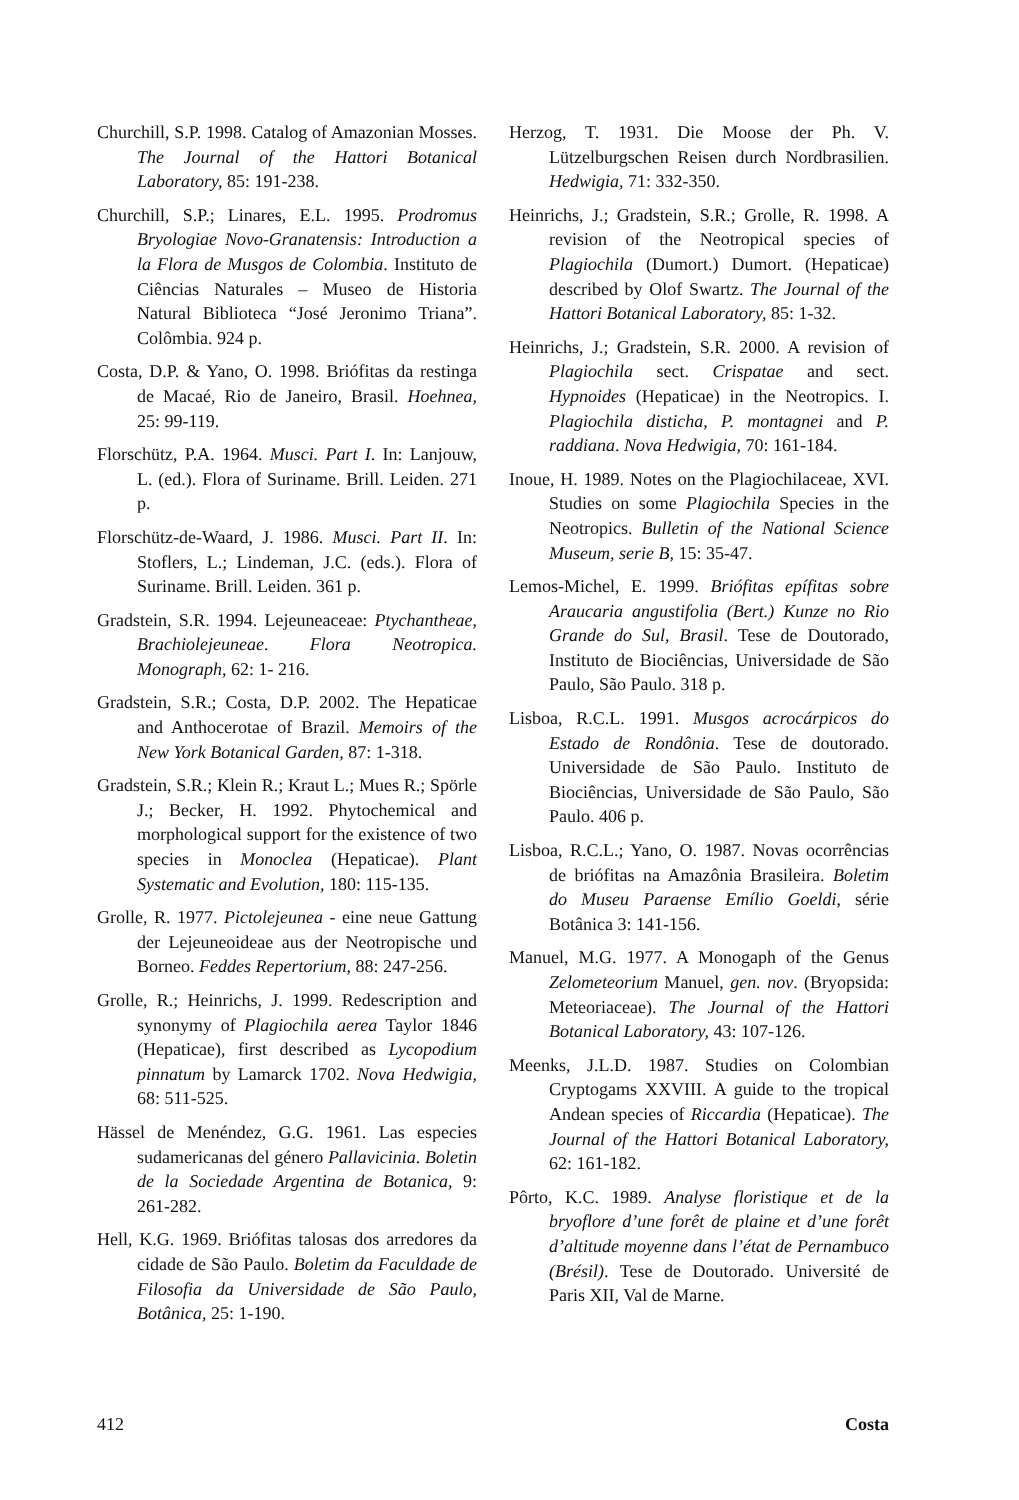Churchill, S.P. 1998. Catalog of Amazonian Mosses. The Journal of the Hattori Botanical Laboratory, 85: 191-238.
Churchill, S.P.; Linares, E.L. 1995. Prodromus Bryologiae Novo-Granatensis: Introduction a la Flora de Musgos de Colombia. Instituto de Ciências Naturales – Museo de Historia Natural Biblioteca “José Jeronimo Triana”. Colômbia. 924 p.
Costa, D.P. & Yano, O. 1998. Briófitas da restinga de Macaé, Rio de Janeiro, Brasil. Hoehnea, 25: 99-119.
Florschütz, P.A. 1964. Musci. Part I. In: Lanjouw, L. (ed.). Flora of Suriname. Brill. Leiden. 271 p.
Florschütz-de-Waard, J. 1986. Musci. Part II. In: Stoflers, L.; Lindeman, J.C. (eds.). Flora of Suriname. Brill. Leiden. 361 p.
Gradstein, S.R. 1994. Lejeuneaceae: Ptychantheae, Brachiolejeuneae. Flora Neotropica. Monograph, 62: 1- 216.
Gradstein, S.R.; Costa, D.P. 2002. The Hepaticae and Anthocerotae of Brazil. Memoirs of the New York Botanical Garden, 87: 1-318.
Gradstein, S.R.; Klein R.; Kraut L.; Mues R.; Spörle J.; Becker, H. 1992. Phytochemical and morphological support for the existence of two species in Monoclea (Hepaticae). Plant Systematic and Evolution, 180: 115-135.
Grolle, R. 1977. Pictolejeunea - eine neue Gattung der Lejeuneoideae aus der Neotropische und Borneo. Feddes Repertorium, 88: 247-256.
Grolle, R.; Heinrichs, J. 1999. Redescription and synonymy of Plagiochila aerea Taylor 1846 (Hepaticae), first described as Lycopodium pinnatum by Lamarck 1702. Nova Hedwigia, 68: 511-525.
Hässel de Menéndez, G.G. 1961. Las especies sudamericanas del género Pallavicinia. Boletin de la Sociedade Argentina de Botanica, 9: 261-282.
Hell, K.G. 1969. Briófitas talosas dos arredores da cidade de São Paulo. Boletim da Faculdade de Filosofia da Universidade de São Paulo, Botânica, 25: 1-190.
Herzog, T. 1931. Die Moose der Ph. V. Lützelburgschen Reisen durch Nordbrasilien. Hedwigia, 71: 332-350.
Heinrichs, J.; Gradstein, S.R.; Grolle, R. 1998. A revision of the Neotropical species of Plagiochila (Dumort.) Dumort. (Hepaticae) described by Olof Swartz. The Journal of the Hattori Botanical Laboratory, 85: 1-32.
Heinrichs, J.; Gradstein, S.R. 2000. A revision of Plagiochila sect. Crispatae and sect. Hypnoides (Hepaticae) in the Neotropics. I. Plagiochila disticha, P. montagnei and P. raddiana. Nova Hedwigia, 70: 161-184.
Inoue, H. 1989. Notes on the Plagiochilaceae, XVI. Studies on some Plagiochila Species in the Neotropics. Bulletin of the National Science Museum, serie B, 15: 35-47.
Lemos-Michel, E. 1999. Briófitas epífitas sobre Araucaria angustifolia (Bert.) Kunze no Rio Grande do Sul, Brasil. Tese de Doutorado, Instituto de Biociências, Universidade de São Paulo, São Paulo. 318 p.
Lisboa, R.C.L. 1991. Musgos acrocárpicos do Estado de Rondônia. Tese de doutorado. Universidade de São Paulo. Instituto de Biociências, Universidade de São Paulo, São Paulo. 406 p.
Lisboa, R.C.L.; Yano, O. 1987. Novas ocorrências de briófitas na Amazônia Brasileira. Boletim do Museu Paraense Emílio Goeldi, série Botânica 3: 141-156.
Manuel, M.G. 1977. A Monogaph of the Genus Zelometeorium Manuel, gen. nov. (Bryopsida: Meteoriaceae). The Journal of the Hattori Botanical Laboratory, 43: 107-126.
Meenks, J.L.D. 1987. Studies on Colombian Cryptogams XXVIII. A guide to the tropical Andean species of Riccardia (Hepaticae). The Journal of the Hattori Botanical Laboratory, 62: 161-182.
Pôrto, K.C. 1989. Analyse floristique et de la bryoflore d’une forêt de plaine et d’une forêt d’altitude moyenne dans l’état de Pernambuco (Brésil). Tese de Doutorado. Université de Paris XII, Val de Marne.
412 Costa